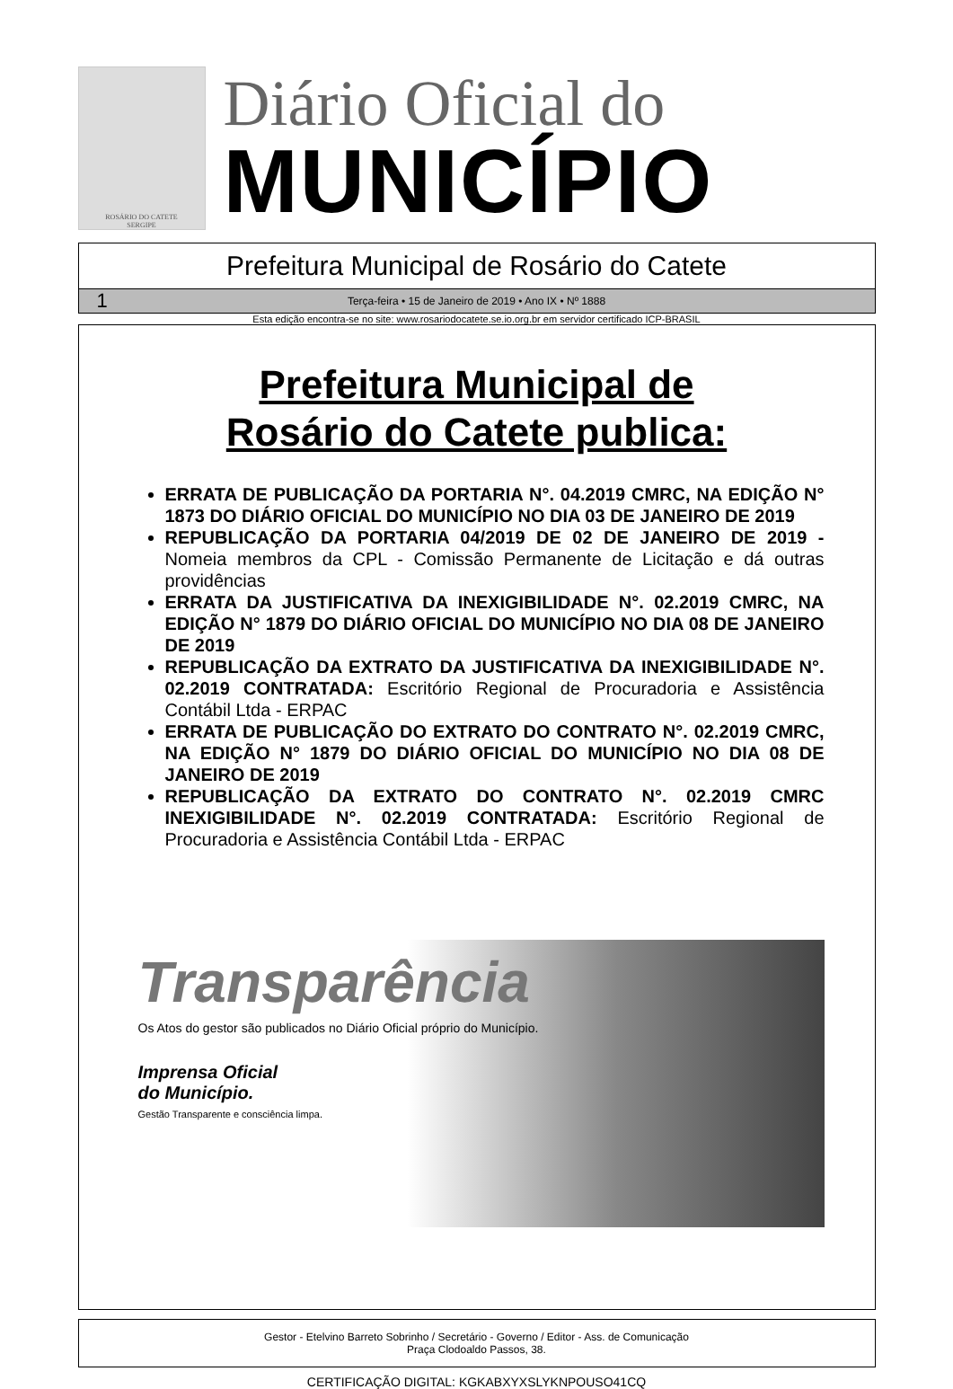ROSÁRIO DO CATETE
SERGIPE
Diário Oficial do
MUNICÍPIO
Prefeitura Municipal de Rosário do Catete
1 Terça-feira • 15 de Janeiro de 2019 • Ano IX • Nº 1888
Esta edição encontra-se no site: www.rosariodocatete.se.io.org.br em servidor certificado ICP-BRASIL
Prefeitura Municipal de
Rosário do Catete publica:
ERRATA DE PUBLICAÇÃO DA PORTARIA N°. 04.2019 CMRC, NA EDIÇÃO N° 1873 DO DIÁRIO OFICIAL DO MUNICÍPIO NO DIA 03 DE JANEIRO DE 2019
REPUBLICAÇÃO DA PORTARIA 04/2019 DE 02 DE JANEIRO DE 2019 - Nomeia membros da CPL - Comissão Permanente de Licitação e dá outras providências
ERRATA DA JUSTIFICATIVA DA INEXIGIBILIDADE N°. 02.2019 CMRC, NA EDIÇÃO N° 1879 DO DIÁRIO OFICIAL DO MUNICÍPIO NO DIA 08 DE JANEIRO DE 2019
REPUBLICAÇÃO DA EXTRATO DA JUSTIFICATIVA DA INEXIGIBILIDADE N°. 02.2019 CONTRATADA: Escritório Regional de Procuradoria e Assistência Contábil Ltda - ERPAC
ERRATA DE PUBLICAÇÃO DO EXTRATO DO CONTRATO N°. 02.2019 CMRC, NA EDIÇÃO N° 1879 DO DIÁRIO OFICIAL DO MUNICÍPIO NO DIA 08 DE JANEIRO DE 2019
REPUBLICAÇÃO DA EXTRATO DO CONTRATO N°. 02.2019 CMRC INEXIGIBILIDADE N°. 02.2019 CONTRATADA: Escritório Regional de Procuradoria e Assistência Contábil Ltda - ERPAC
Transparência
Os Atos do gestor são publicados no Diário Oficial próprio do Município.
Imprensa Oficial
do Município.
Gestão Transparente e consciência limpa.
Gestor - Etelvino Barreto Sobrinho / Secretário - Governo / Editor - Ass. de Comunicação
Praça Clodoaldo Passos, 38.
CERTIFICAÇÃO DIGITAL: KGKABXYXSLYKNPOUSO41CQ